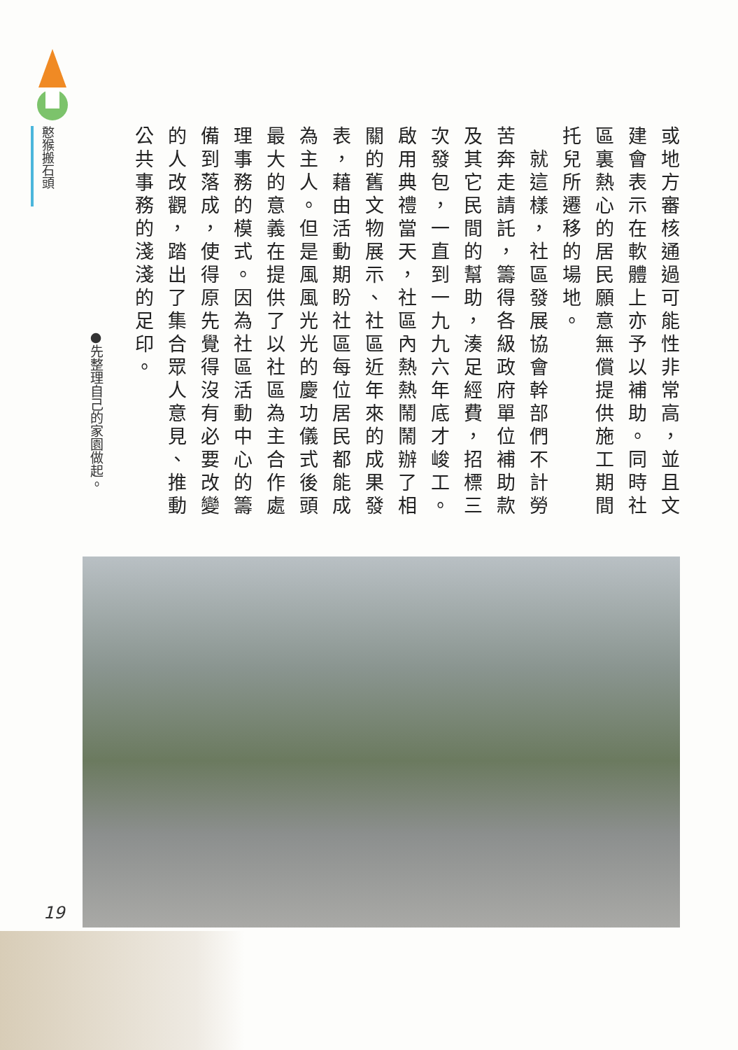憨猴搬石頭
或地方審核通過可能性非常高，並且文建會表示在軟體上亦予以補助。同時社區裏熱心的居民願意無償提供施工期間托兒所遷移的場地。
　就這樣，社區發展協會幹部們不計勞苦奔走請託，籌得各級政府單位補助款及其它民間的幫助，湊足經費，招標三次發包，一直到一九九六年底才峻工。啟用典禮當天，社區內熱熱鬧鬧辦了相關的舊文物展示、社區近年來的成果發表，藉由活動期盼社區每位居民都能成為主人。但是風風光光的慶功儀式後頭最大的意義在提供了以社區為主合作處理事務的模式。因為社區活動中心的籌備到落成，使得原先覺得沒有必要改變的人改觀，踏出了集合眾人意見、推動公共事務的淺淺的足印。
●先整理自己的家園做起。
19